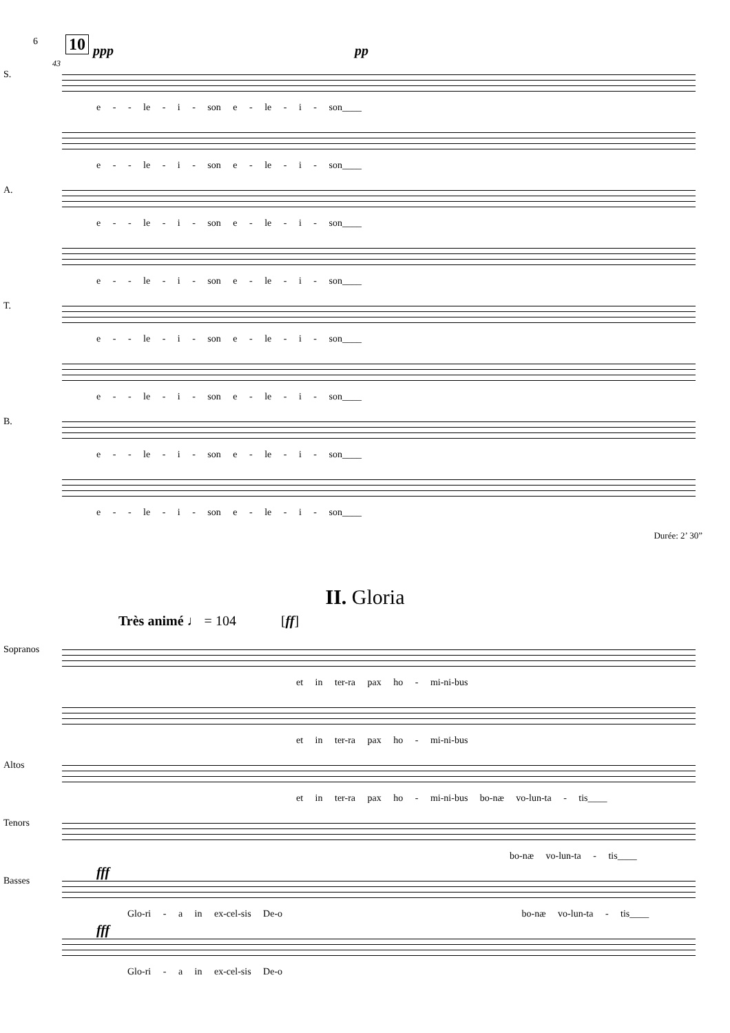6 10
43
ppp pp
S.
e - - le - i - son e - le - i - son____
e - - le - i - son e - le - i - son____
A.
e - - le - i - son e - le - i - son____
e - - le - i - son e - le - i - son____
T.
e - - le - i - son e - le - i - son____
e - - le - i - son e - le - i - son____
B.
e - - le - i - son e - le - i - son____
e - - le - i - son e - le - i - son____
Durée: 2’ 30”
II. Gloria
Très animé ♩ = 104 [ff]
Sopranos
et in ter-ra pax ho - mi-ni-bus
et in ter-ra pax ho - mi-ni-bus
Altos
et in ter-ra pax ho - mi-ni-bus bo-næ vo-lun-ta - tis____
Tenors
bo-næ vo-lun-ta - tis____
fff
Basses
Glo-ri - a in ex-cel-sis De-o bo-næ vo-lun-ta - tis____
fff
Glo-ri - a in ex-cel-sis De-o